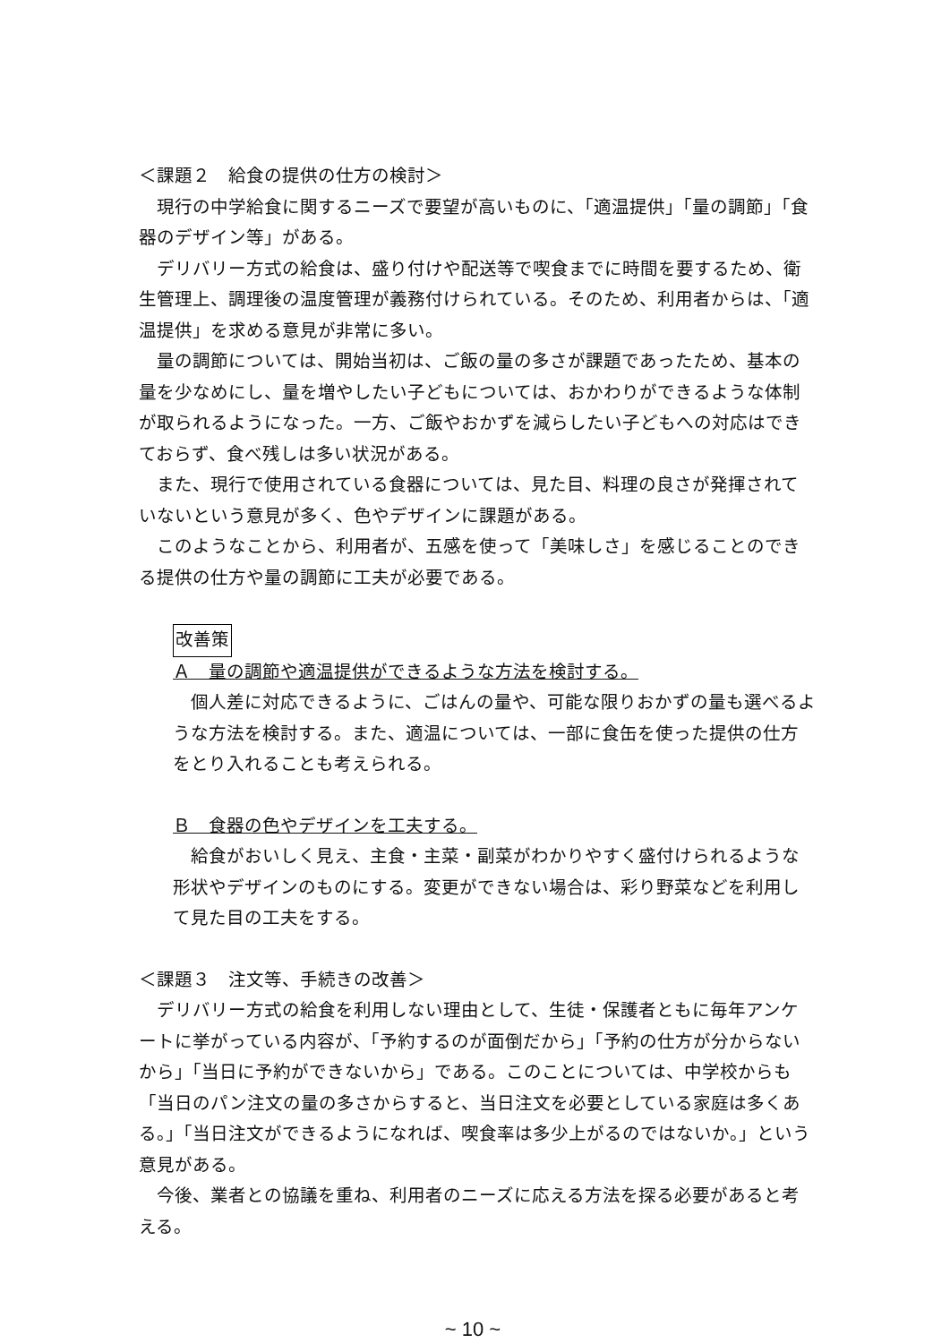＜課題２　給食の提供の仕方の検討＞
現行の中学給食に関するニーズで要望が高いものに、「適温提供」「量の調節」「食器のデザイン等」がある。
デリバリー方式の給食は、盛り付けや配送等で喫食までに時間を要するため、衛生管理上、調理後の温度管理が義務付けられている。そのため、利用者からは、「適温提供」を求める意見が非常に多い。
量の調節については、開始当初は、ご飯の量の多さが課題であったため、基本の量を少なめにし、量を増やしたい子どもについては、おかわりができるような体制が取られるようになった。一方、ご飯やおかずを減らしたい子どもへの対応はできておらず、食べ残しは多い状況がある。
また、現行で使用されている食器については、見た目、料理の良さが発揮されていないという意見が多く、色やデザインに課題がある。
このようなことから、利用者が、五感を使って「美味しさ」を感じることのできる提供の仕方や量の調節に工夫が必要である。
改善策
Ａ　量の調節や適温提供ができるような方法を検討する。
個人差に対応できるように、ごはんの量や、可能な限りおかずの量も選べるような方法を検討する。また、適温については、一部に食缶を使った提供の仕方をとり入れることも考えられる。
Ｂ　食器の色やデザインを工夫する。
給食がおいしく見え、主食・主菜・副菜がわかりやすく盛付けられるような形状やデザインのものにする。変更ができない場合は、彩り野菜などを利用して見た目の工夫をする。
＜課題３　注文等、手続きの改善＞
デリバリー方式の給食を利用しない理由として、生徒・保護者ともに毎年アンケートに挙がっている内容が、「予約するのが面倒だから」「予約の仕方が分からないから」「当日に予約ができないから」である。このことについては、中学校からも「当日のパン注文の量の多さからすると、当日注文を必要としている家庭は多くある。」「当日注文ができるようになれば、喫食率は多少上がるのではないか。」という意見がある。
今後、業者との協議を重ね、利用者のニーズに応える方法を探る必要があると考える。
~ 10 ~